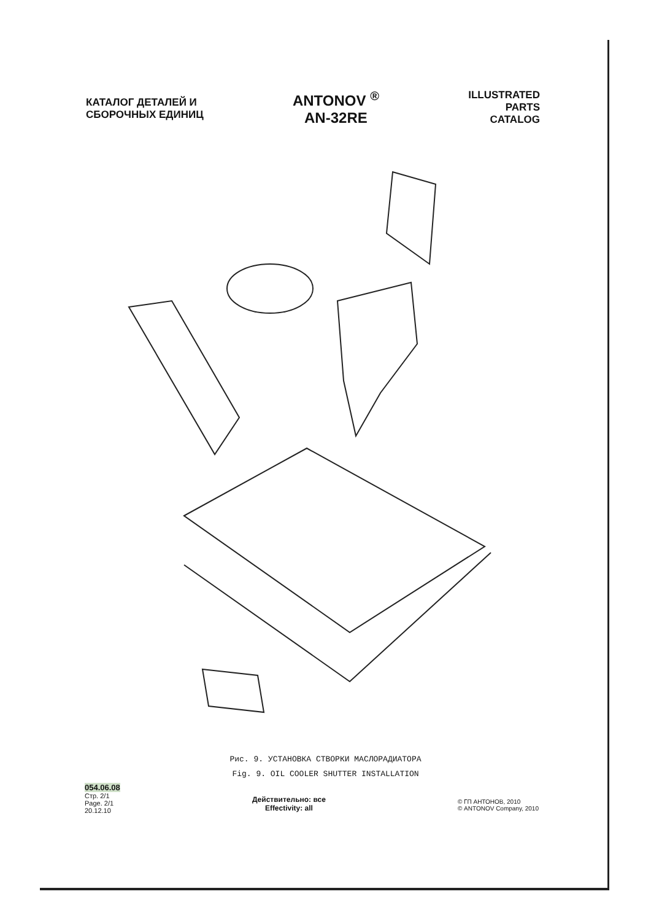КАТАЛОГ ДЕТАЛЕЙ И
СБОРОЧНЫХ ЕДИНИЦ
ANTONOV <sup>®</sup>
AN-32RE
ILLUSTRATED
PARTS
CATALOG
Рис. 9. УСТАНОВКА СТВОРКИ МАСЛОРАДИАТОРА
Fig. 9. OIL COOLER SHUTTER INSTALLATION
054.06.08
Стр. 2/1
Page. 2/1
20.12.10
Действительно: все
Effectivity: all
© ГП АНТОНОВ, 2010
© ANTONOV Company, 2010